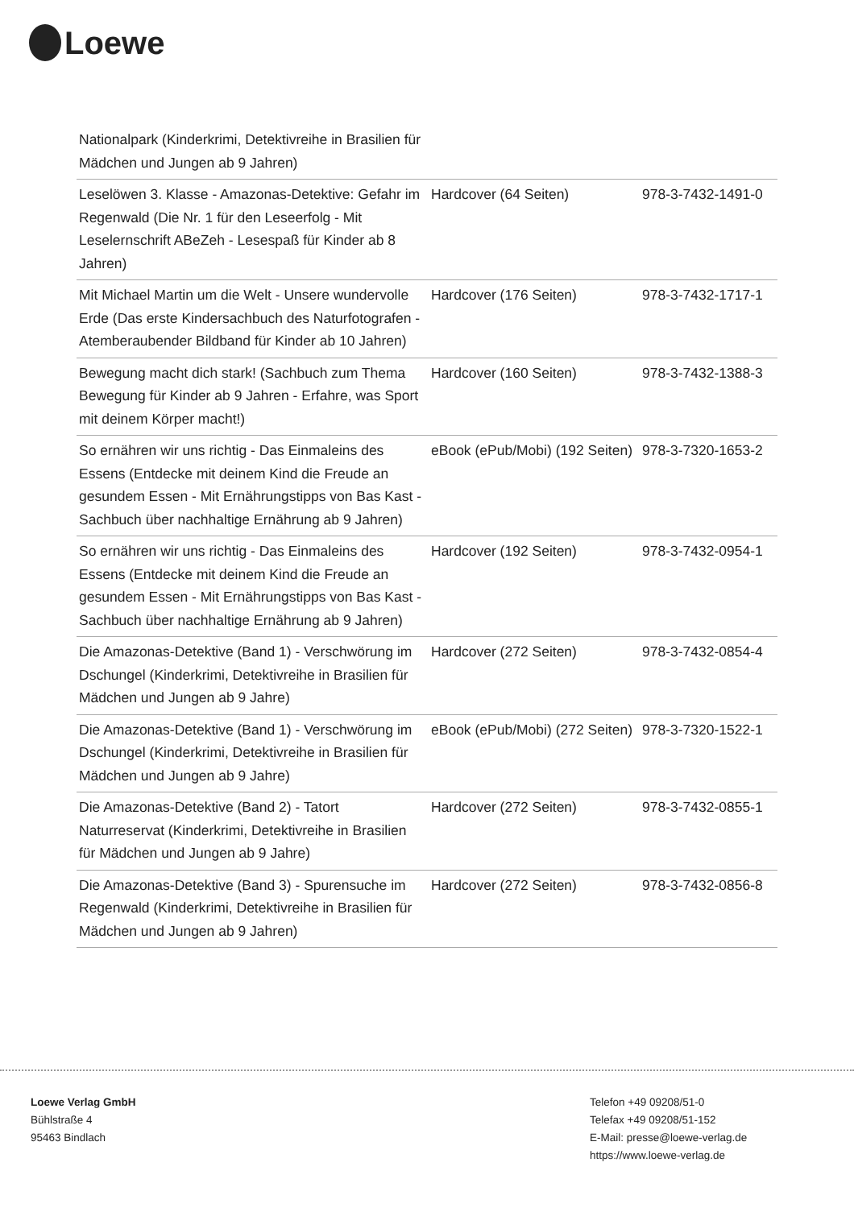Loewe
| Nationalpark (Kinderkrimi, Detektivreihe in Brasilien für Mädchen und Jungen ab 9 Jahren) | | |
| Leselöwen 3. Klasse - Amazonas-Detektive: Gefahr im Regenwald (Die Nr. 1 für den Leseerfolg - Mit Leselernschrift ABeZeh - Lesespaß für Kinder ab 8 Jahren) | Hardcover (64 Seiten) | 978-3-7432-1491-0 |
| Mit Michael Martin um die Welt - Unsere wundervolle Erde (Das erste Kindersachbuch des Naturfotografen - Atemberaubender Bildband für Kinder ab 10 Jahren) | Hardcover (176 Seiten) | 978-3-7432-1717-1 |
| Bewegung macht dich stark! (Sachbuch zum Thema Bewegung für Kinder ab 9 Jahren - Erfahre, was Sport mit deinem Körper macht!) | Hardcover (160 Seiten) | 978-3-7432-1388-3 |
| So ernähren wir uns richtig - Das Einmaleins des Essens (Entdecke mit deinem Kind die Freude an gesundem Essen - Mit Ernährungstipps von Bas Kast - Sachbuch über nachhaltige Ernährung ab 9 Jahren) | eBook (ePub/Mobi) (192 Seiten) | 978-3-7320-1653-2 |
| So ernähren wir uns richtig - Das Einmaleins des Essens (Entdecke mit deinem Kind die Freude an gesundem Essen - Mit Ernährungstipps von Bas Kast - Sachbuch über nachhaltige Ernährung ab 9 Jahren) | Hardcover (192 Seiten) | 978-3-7432-0954-1 |
| Die Amazonas-Detektive (Band 1) - Verschwörung im Dschungel (Kinderkrimi, Detektivreihe in Brasilien für Mädchen und Jungen ab 9 Jahre) | Hardcover (272 Seiten) | 978-3-7432-0854-4 |
| Die Amazonas-Detektive (Band 1) - Verschwörung im Dschungel (Kinderkrimi, Detektivreihe in Brasilien für Mädchen und Jungen ab 9 Jahre) | eBook (ePub/Mobi) (272 Seiten) | 978-3-7320-1522-1 |
| Die Amazonas-Detektive (Band 2) - Tatort Naturreservat (Kinderkrimi, Detektivreihe in Brasilien für Mädchen und Jungen ab 9 Jahre) | Hardcover (272 Seiten) | 978-3-7432-0855-1 |
| Die Amazonas-Detektive (Band 3) - Spurensuche im Regenwald (Kinderkrimi, Detektivreihe in Brasilien für Mädchen und Jungen ab 9 Jahren) | Hardcover (272 Seiten) | 978-3-7432-0856-8 |
Loewe Verlag GmbH
Bühlstraße 4
95463 Bindlach
Telefon +49 09208/51-0
Telefax +49 09208/51-152
E-Mail: presse@loewe-verlag.de
https://www.loewe-verlag.de